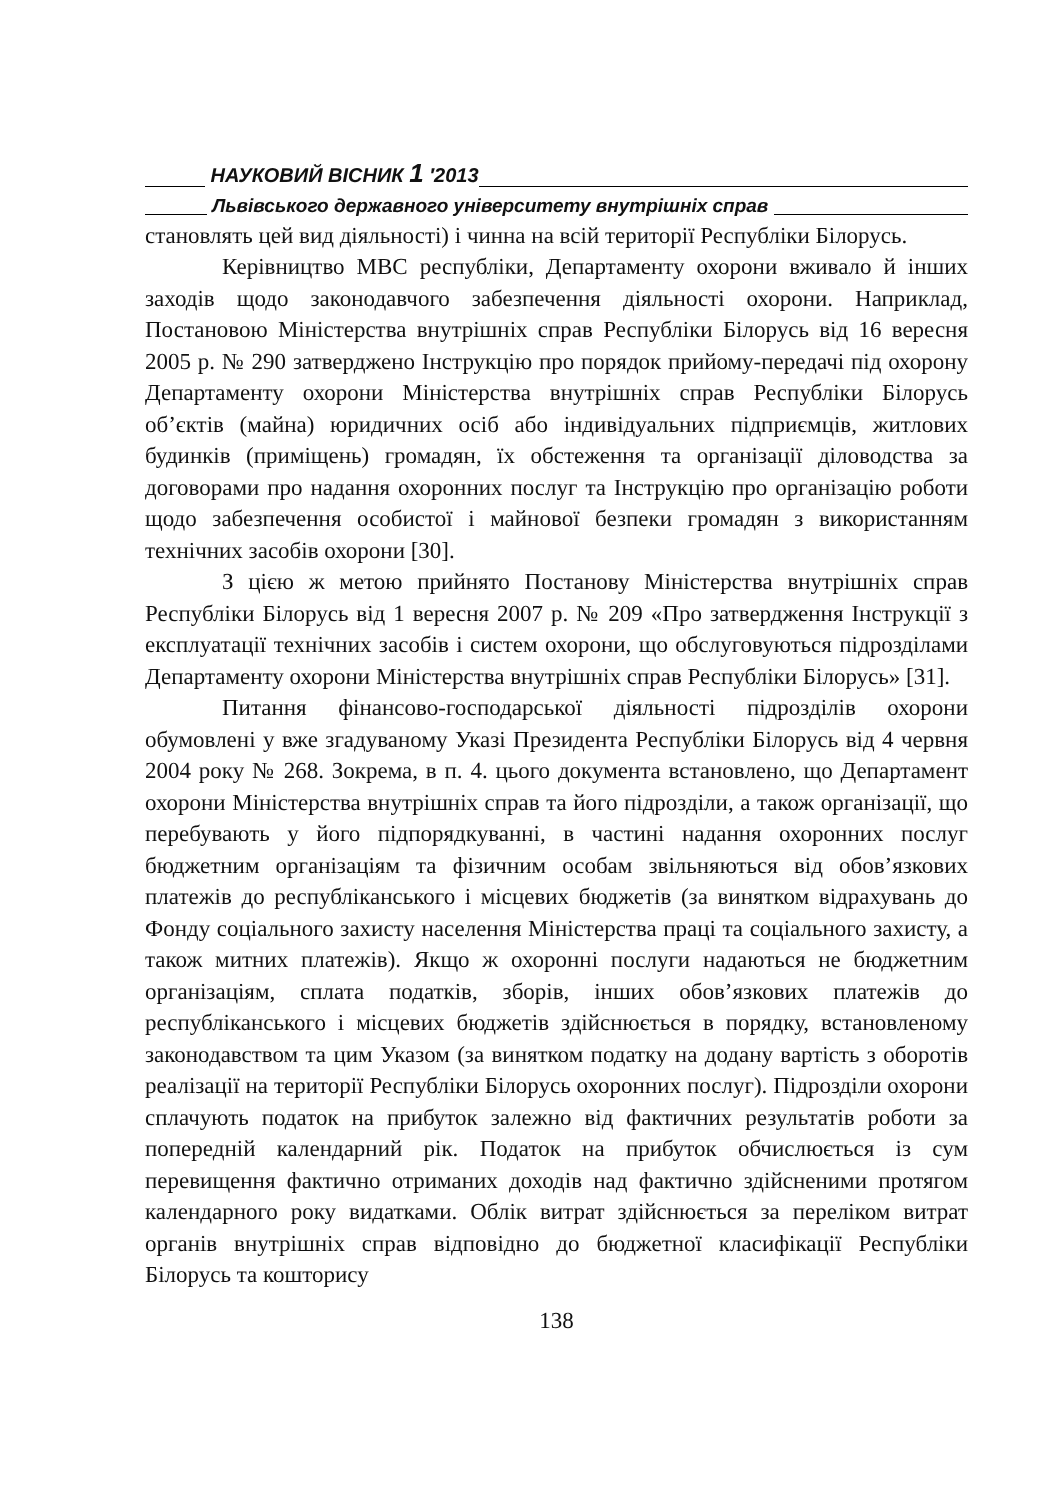НАУКОВИЙ ВІСНИК 1 ′2013
Львівського державного університету внутрішніх справ
становлять цей вид діяльності) і чинна на всій території Республіки Білорусь.
Керівництво МВС республіки, Департаменту охорони вживало й інших заходів щодо законодавчого забезпечення діяльності охорони. Наприклад, Постановою Міністерства внутрішніх справ Республіки Білорусь від 16 вересня 2005 р. № 290 затверджено Інструкцію про порядок прийому-передачі під охорону Департаменту охорони Міністерства внутрішніх справ Республіки Білорусь об’єктів (майна) юридичних осіб або індивідуальних підприємців, житлових будинків (приміщень) громадян, їх обстеження та організації діловодства за договорами про надання охоронних послуг та Інструкцію про організацію роботи щодо забезпечення особистої і майнової безпеки громадян з використанням технічних засобів охорони [30].
З цією ж метою прийнято Постанову Міністерства внутрішніх справ Республіки Білорусь від 1 вересня 2007 р. № 209 «Про затвердження Інструкції з експлуатації технічних засобів і систем охорони, що обслуговуються підрозділами Департаменту охорони Міністерства внутрішніх справ Республіки Білорусь» [31].
Питання фінансово-господарської діяльності підрозділів охорони обумовлені у вже згадуваному Указі Президента Республіки Білорусь від 4 червня 2004 року № 268. Зокрема, в п. 4. цього документа встановлено, що Департамент охорони Міністерства внутрішніх справ та його підрозділи, а також організації, що перебувають у його підпорядкуванні, в частині надання охоронних послуг бюджетним організаціям та фізичним особам звільняються від обов’язкових платежів до республіканського і місцевих бюджетів (за винятком відрахувань до Фонду соціального захисту населення Міністерства праці та соціального захисту, а також митних платежів). Якщо ж охоронні послуги надаються не бюджетним організаціям, сплата податків, зборів, інших обов’язкових платежів до республіканського і місцевих бюджетів здійснюється в порядку, встановленому законодавством та цим Указом (за винятком податку на додану вартість з оборотів реалізації на території Республіки Білорусь охоронних послуг). Підрозділи охорони сплачують податок на прибуток залежно від фактичних результатів роботи за попередній календарний рік. Податок на прибуток обчислюється із сум перевищення фактично отриманих доходів над фактично здійсненими протягом календарного року видатками. Облік витрат здійснюється за переліком витрат органів внутрішніх справ відповідно до бюджетної класифікації Республіки Білорусь та кошторису
138